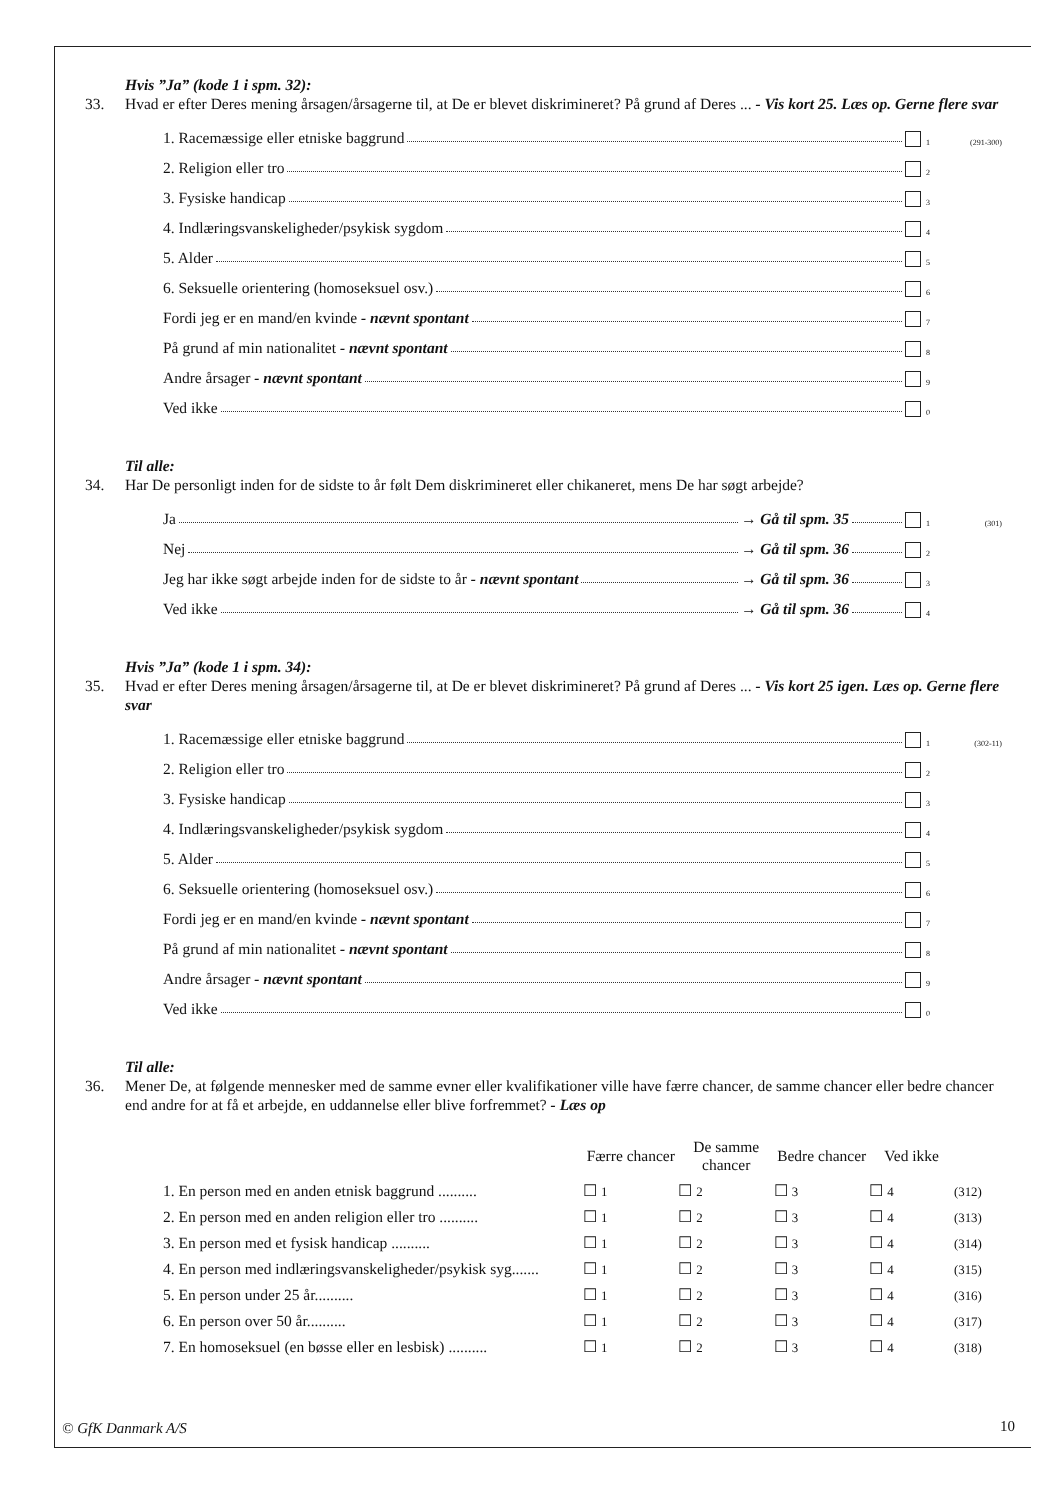Hvis ”Ja” (kode 1 i spm. 32):
33. Hvad er efter Deres mening årsagen/årsagerne til, at De er blevet diskrimineret? På grund af Deres ... - Vis kort 25. Læs op. Gerne flere svar
1. Racemæssige eller etniske baggrund 1 (291-300)
2. Religion eller tro 2
3. Fysiske handicap 3
4. Indlæringsvanskeligheder/psykisk sygdom 4
5. Alder 5
6. Seksuelle orientering (homoseksuel osv.) 6
Fordi jeg er en mand/en kvinde - nævnt spontant 7
På grund af min nationalitet - nævnt spontant 8
Andre årsager - nævnt spontant 9
Ved ikke 0
Til alle:
34. Har De personligt inden for de sidste to år følt Dem diskrimineret eller chikaneret, mens De har søgt arbejde?
Ja → Gå til spm. 35 1 (301)
Nej → Gå til spm. 36 2
Jeg har ikke søgt arbejde inden for de sidste to år - nævnt spontant → Gå til spm. 36 3
Ved ikke → Gå til spm. 36 4
Hvis ”Ja” (kode 1 i spm. 34):
35. Hvad er efter Deres mening årsagen/årsagerne til, at De er blevet diskrimineret? På grund af Deres ... - Vis kort 25 igen. Læs op. Gerne flere svar
1. Racemæssige eller etniske baggrund 1 (302-11)
2. Religion eller tro 2
3. Fysiske handicap 3
4. Indlæringsvanskeligheder/psykisk sygdom 4
5. Alder 5
6. Seksuelle orientering (homoseksuel osv.) 6
Fordi jeg er en mand/en kvinde - nævnt spontant 7
På grund af min nationalitet - nævnt spontant 8
Andre årsager - nævnt spontant 9
Ved ikke 0
Til alle:
36. Mener De, at følgende mennesker med de samme evner eller kvalifikationer ville have færre chancer, de samme chancer eller bedre chancer end andre for at få et arbejde, en uddannelse eller blive forfremmet? - Læs op
| | Færre chancer | De samme chancer | Bedre chancer | Ved ikke | |
| --- | --- | --- | --- | --- | --- |
| 1. En person med en anden etnisk baggrund .......... | ☐ 1 | ☐ 2 | ☐ 3 | ☐ 4 | (312) |
| 2. En person med en anden religion eller tro .......... | ☐ 1 | ☐ 2 | ☐ 3 | ☐ 4 | (313) |
| 3. En person med et fysisk handicap .......... | ☐ 1 | ☐ 2 | ☐ 3 | ☐ 4 | (314) |
| 4. En person med indlæringsvanskeligheder/psykisk syg....... | ☐ 1 | ☐ 2 | ☐ 3 | ☐ 4 | (315) |
| 5. En person under 25 år.......... | ☐ 1 | ☐ 2 | ☐ 3 | ☐ 4 | (316) |
| 6. En person over 50 år.......... | ☐ 1 | ☐ 2 | ☐ 3 | ☐ 4 | (317) |
| 7. En homoseksuel (en bøsse eller en lesbisk) .......... | ☐ 1 | ☐ 2 | ☐ 3 | ☐ 4 | (318) |
© GfK Danmark A/S 10